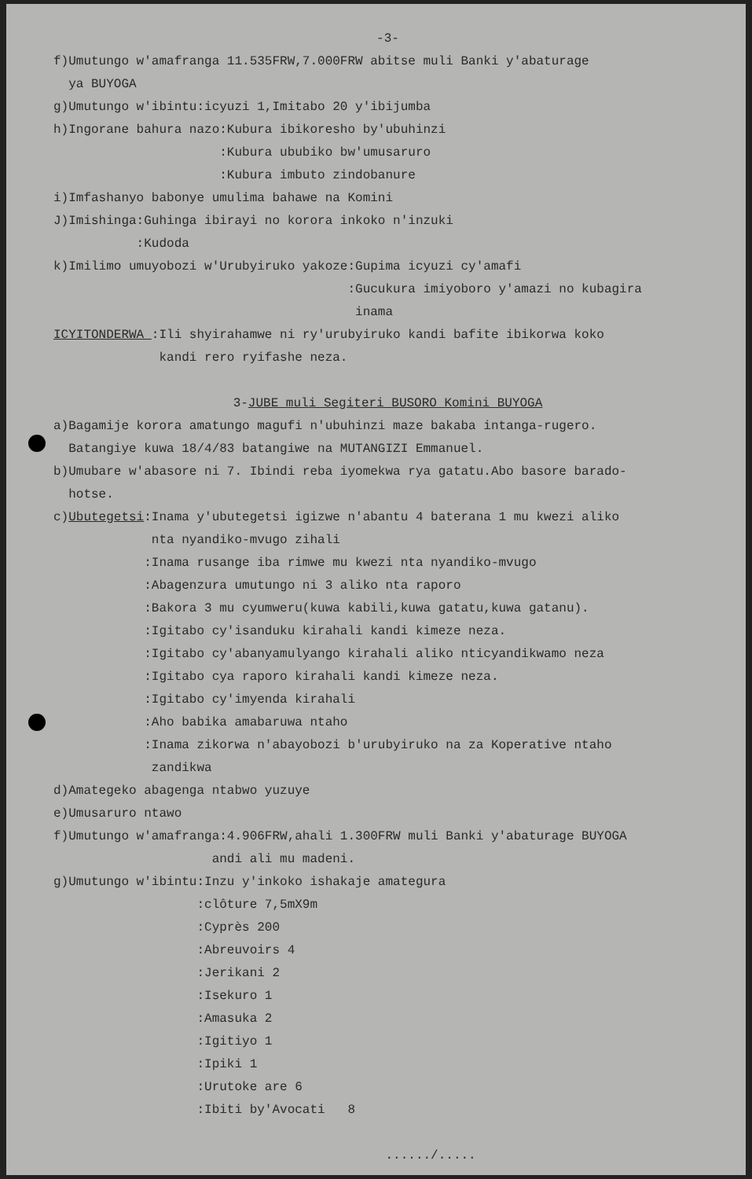-3-
f)Umutungo w'amafranga 11.535FRW,7.000FRW abitse muli Banki y'abaturage
ya BUYOGA
g)Umutungo w'ibintu:icyuzi 1,Imitabo 20 y'ibijumba
h)Ingorane bahura nazo:Kubura ibikoresho by'ubuhinzi
:Kubura ububiko bw'umusaruro
:Kubura imbuto zindobanure
i)Imfashanyo babonye umulima bahawe na Komini
J)Imishinga:Guhinga ibirayi no korora inkoko n'inzuki
:Kudoda
k)Imilimo umuyobozi w'Urubyiruko yakoze:Gupima icyuzi cy'amafi
:Gucukura imiyoboro y'amazi no kubagira
inama
ICYITONDERWA :Ili shyirahamwe ni ry'urubyiruko kandi bafite ibikorwa koko
kandi rero ryifashe neza.
3-JUBE muli Segiteri BUSORO Komini BUYOGA
a)Bagamije korora amatungo magufi n'ubuhinzi maze bakaba intanga-rugero.
Batangiye kuwa 18/4/83 batangiwe na MUTANGIZI Emmanuel.
b)Umubare w'abasore ni 7. Ibindi reba iyomekwa rya gatatu.Abo basore barado-
hotse.
c)Ubutegetsi:Inama y'ubutegetsi igizwe n'abantu 4 baterana 1 mu kwezi aliko
nta nyandiko-mvugo zihali
:Inama rusange iba rimwe mu kwezi nta nyandiko-mvugo
:Abagenzura umutungo ni 3 aliko nta raporo
:Bakora 3 mu cyumweru(kuwa kabili,kuwa gatatu,kuwa gatanu).
:Igitabo cy'isanduku kirahali kandi kimeze neza.
:Igitabo cy'abanyamulyango kirahali aliko nticyandikwamo neza
:Igitabo cya raporo kirahali kandi kimeze neza.
:Igitabo cy'imyenda kirahali
:Aho babika amabaruwa ntaho
:Inama zikorwa n'abayobozi b'urubyiruko na za Koperative ntaho
zandikwa
d)Amategeko abagenga ntabwo yuzuye
e)Umusaruro ntawo
f)Umutungo w'amafranga:4.906FRW,ahali 1.300FRW muli Banki y'abaturage BUYOGA
andi ali mu madeni.
g)Umutungo w'ibintu:Inzu y'inkoko ishakaje amategura
:clôture 7,5mX9m
:Cyprès 200
:Abreuvoirs 4
:Jerikani 2
:Isekuro 1
:Amasuka 2
:Igitiyo 1
:Ipiki 1
:Urutoke are 6
:Ibiti by'Avocati 8
....../.....